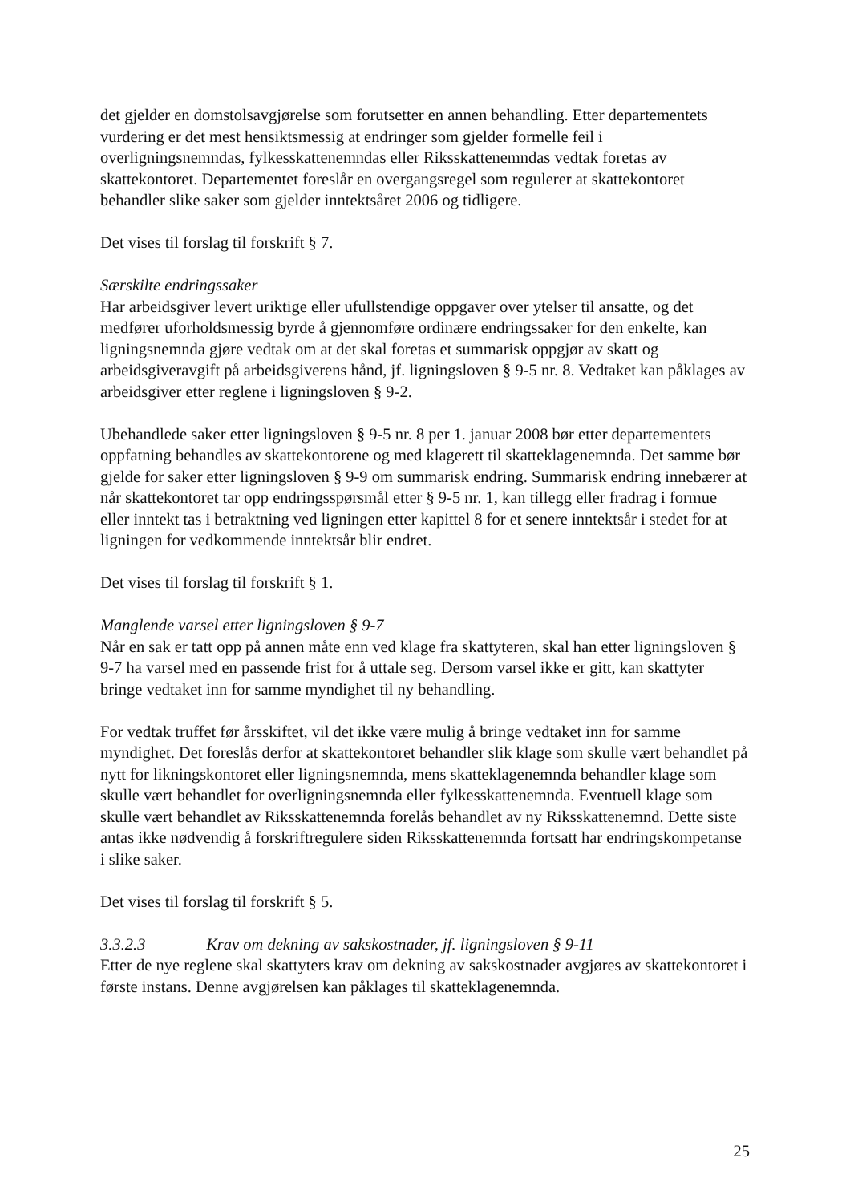det gjelder en domstolsavgjørelse som forutsetter en annen behandling. Etter departementets vurdering er det mest hensiktsmessig at endringer som gjelder formelle feil i overligningsnemndas, fylkesskattenemndas eller Riksskattenemndas vedtak foretas av skattekontoret. Departementet foreslår en overgangsregel som regulerer at skattekontoret behandler slike saker som gjelder inntektsåret 2006 og tidligere.
Det vises til forslag til forskrift § 7.
Særskilte endringssaker
Har arbeidsgiver levert uriktige eller ufullstendige oppgaver over ytelser til ansatte, og det medfører uforholdsmessig byrde å gjennomføre ordinære endringssaker for den enkelte, kan ligningsnemnda gjøre vedtak om at det skal foretas et summarisk oppgjør av skatt og arbeidsgiveravgift på arbeidsgiverens hånd, jf. ligningsloven § 9-5 nr. 8. Vedtaket kan påklages av arbeidsgiver etter reglene i ligningsloven § 9-2.
Ubehandlede saker etter ligningsloven § 9-5 nr. 8 per 1. januar 2008 bør etter departementets oppfatning behandles av skattekontorene og med klagerett til skatteklagenemnda. Det samme bør gjelde for saker etter ligningsloven § 9-9 om summarisk endring. Summarisk endring innebærer at når skattekontoret tar opp endringsspørsmål etter § 9-5 nr. 1, kan tillegg eller fradrag i formue eller inntekt tas i betraktning ved ligningen etter kapittel 8 for et senere inntektsår i stedet for at ligningen for vedkommende inntektsår blir endret.
Det vises til forslag til forskrift § 1.
Manglende varsel etter ligningsloven § 9-7
Når en sak er tatt opp på annen måte enn ved klage fra skattyteren, skal han etter ligningsloven § 9-7 ha varsel med en passende frist for å uttale seg. Dersom varsel ikke er gitt, kan skattyter bringe vedtaket inn for samme myndighet til ny behandling.
For vedtak truffet før årsskiftet, vil det ikke være mulig å bringe vedtaket inn for samme myndighet. Det foreslås derfor at skattekontoret behandler slik klage som skulle vært behandlet på nytt for likningskontoret eller ligningsnemnda, mens skatteklagenemnda behandler klage som skulle vært behandlet for overligningsnemnda eller fylkesskattenemnda. Eventuell klage som skulle vært behandlet av Riksskattenemnda forelås behandlet av ny Riksskattenemnd. Dette siste antas ikke nødvendig å forskriftregulere siden Riksskattenemnda fortsatt har endringskompetanse i slike saker.
Det vises til forslag til forskrift § 5.
3.3.2.3 Krav om dekning av sakskostnader, jf. ligningsloven § 9-11
Etter de nye reglene skal skattyters krav om dekning av sakskostnader avgjøres av skattekontoret i første instans. Denne avgjørelsen kan påklages til skatteklagenemnda.
25